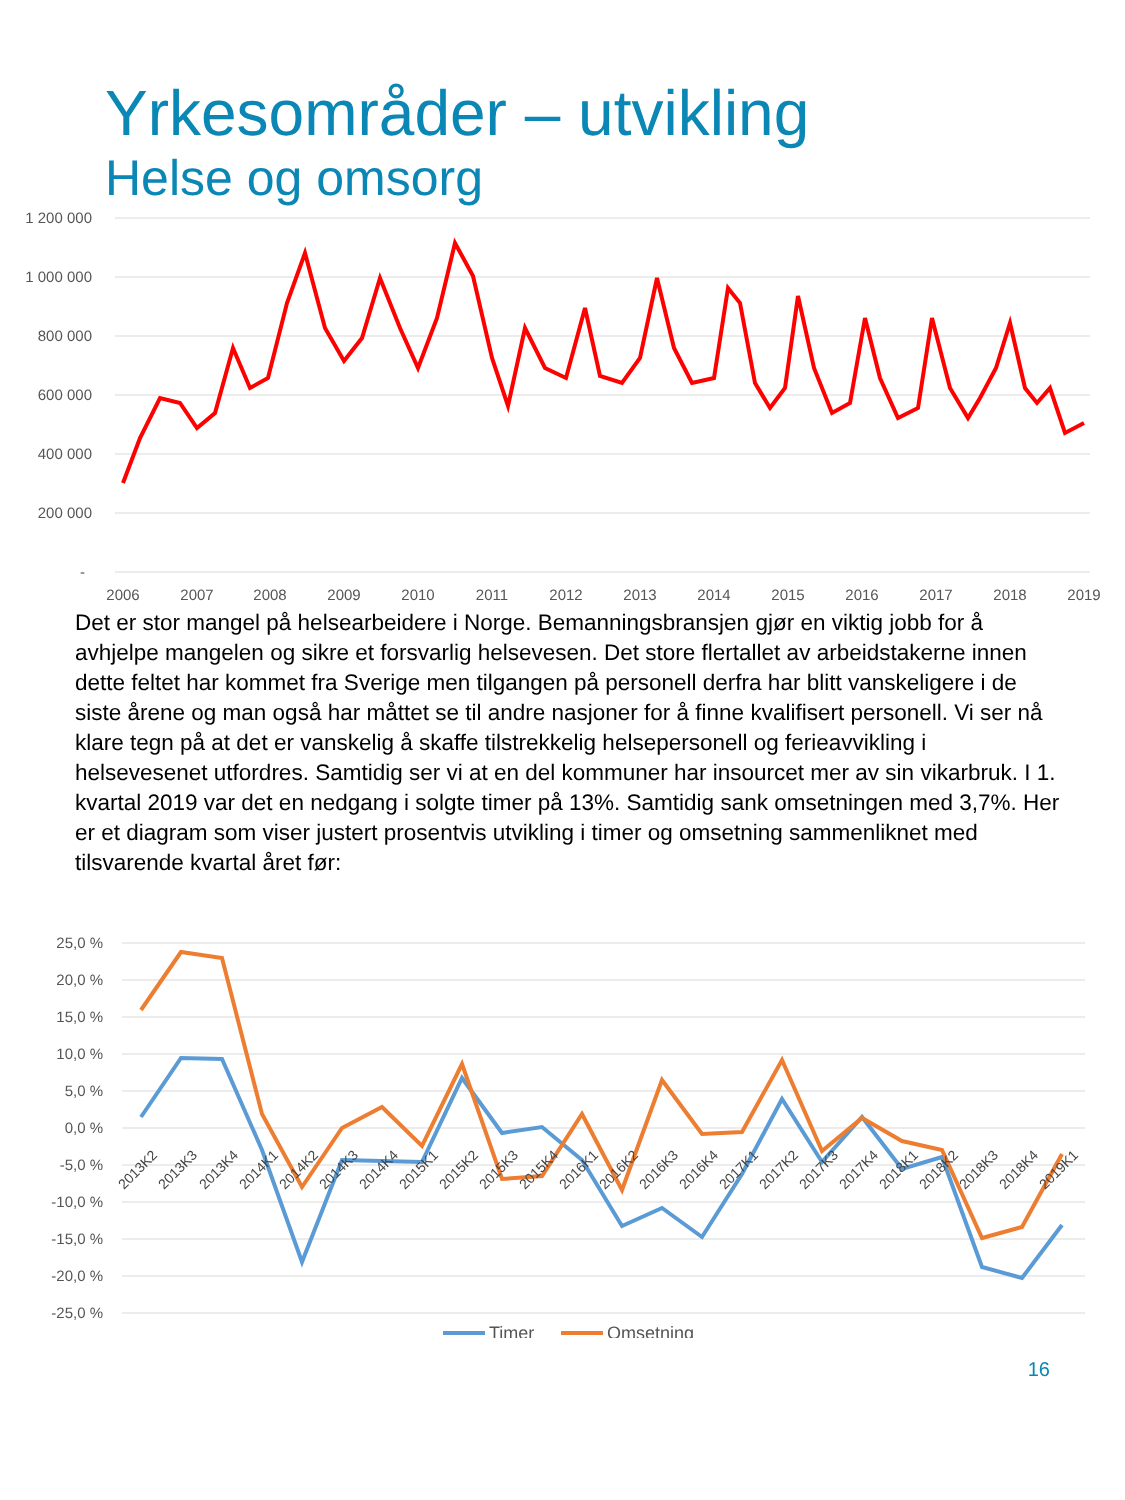Yrkesområder – utvikling
Helse og omsorg
1 200 000
1 000 000
800 000
600 000
400 000
200 000
-
2006
2007
2008
2009
2010
2011
2012
2013
2014
2015
2016
2017
2018
2019
Det er stor mangel på helsearbeidere i Norge. Bemanningsbransjen gjør en viktig jobb for å avhjelpe mangelen og sikre et forsvarlig helsevesen. Det store flertallet av arbeidstakerne innen dette feltet har kommet fra Sverige men tilgangen på personell derfra har blitt vanskeligere i de siste årene og man også har måttet se til andre nasjoner for å finne kvalifisert personell. Vi ser nå klare tegn på at det er vanskelig å skaffe tilstrekkelig helsepersonell og ferieavvikling i helsevesenet utfordres. Samtidig ser vi at en del kommuner har insourcet mer av sin vikarbruk. I 1. kvartal 2019 var det en nedgang i solgte timer på 13%. Samtidig sank omsetningen med 3,7%. Her er et diagram som viser justert prosentvis utvikling i timer og omsetning sammenliknet med tilsvarende kvartal året før:
25,0 %
20,0 %
15,0 %
10,0 %
5,0 %
0,0 %
-5,0 %
-10,0 %
-15,0 %
-20,0 %
-25,0 %
2013K2
2013K3
2013K4
2014K1
2014K2
2014K3
2014K4
2015K1
2015K2
2015K3
2015K4
2016K1
2016K2
2016K3
2016K4
2017K1
2017K2
2017K3
2017K4
2018K1
2018K2
2018K3
2018K4
2019K1
Timer
Omsetning
16